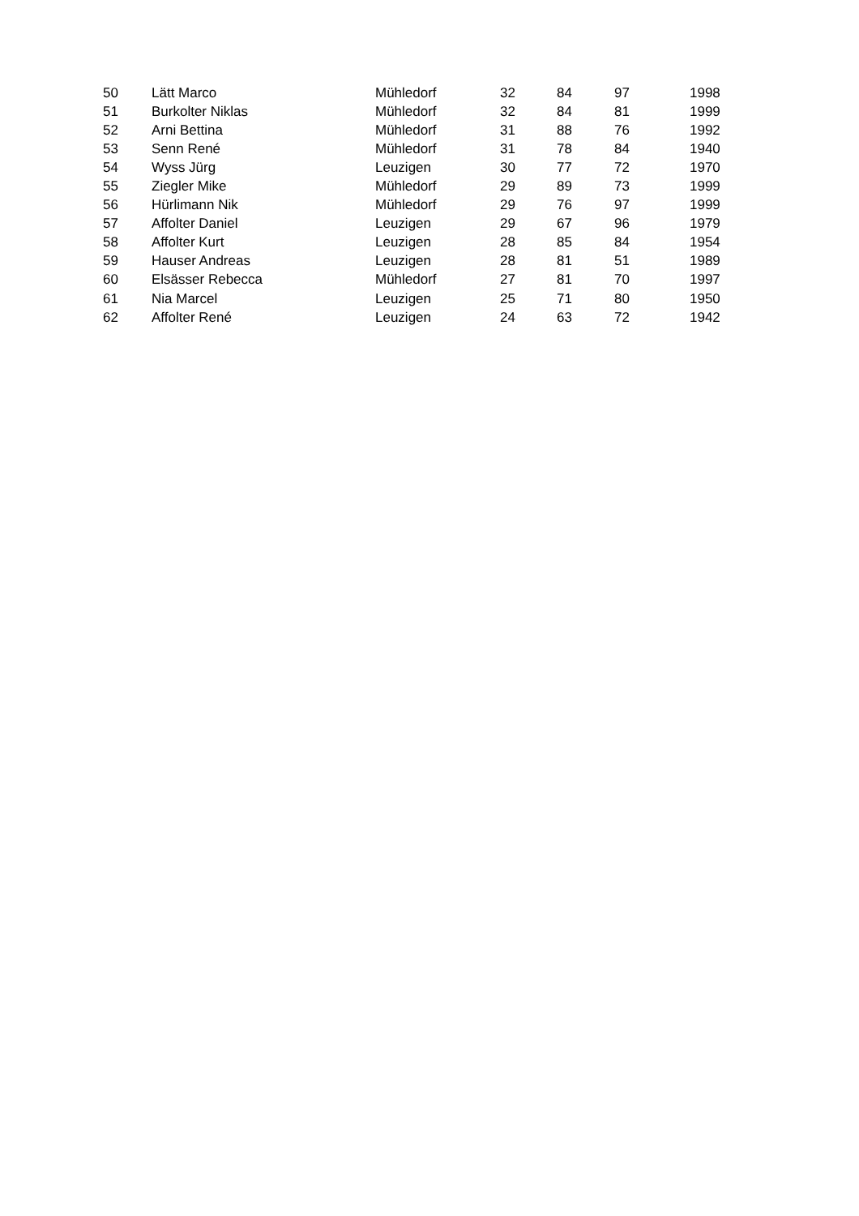| 50 | Lätt Marco | Mühledorf | 32 | 84 | 97 | 1998 |
| 51 | Burkolter Niklas | Mühledorf | 32 | 84 | 81 | 1999 |
| 52 | Arni Bettina | Mühledorf | 31 | 88 | 76 | 1992 |
| 53 | Senn René | Mühledorf | 31 | 78 | 84 | 1940 |
| 54 | Wyss Jürg | Leuzigen | 30 | 77 | 72 | 1970 |
| 55 | Ziegler Mike | Mühledorf | 29 | 89 | 73 | 1999 |
| 56 | Hürlimann Nik | Mühledorf | 29 | 76 | 97 | 1999 |
| 57 | Affolter Daniel | Leuzigen | 29 | 67 | 96 | 1979 |
| 58 | Affolter Kurt | Leuzigen | 28 | 85 | 84 | 1954 |
| 59 | Hauser Andreas | Leuzigen | 28 | 81 | 51 | 1989 |
| 60 | Elsässer Rebecca | Mühledorf | 27 | 81 | 70 | 1997 |
| 61 | Nia Marcel | Leuzigen | 25 | 71 | 80 | 1950 |
| 62 | Affolter René | Leuzigen | 24 | 63 | 72 | 1942 |